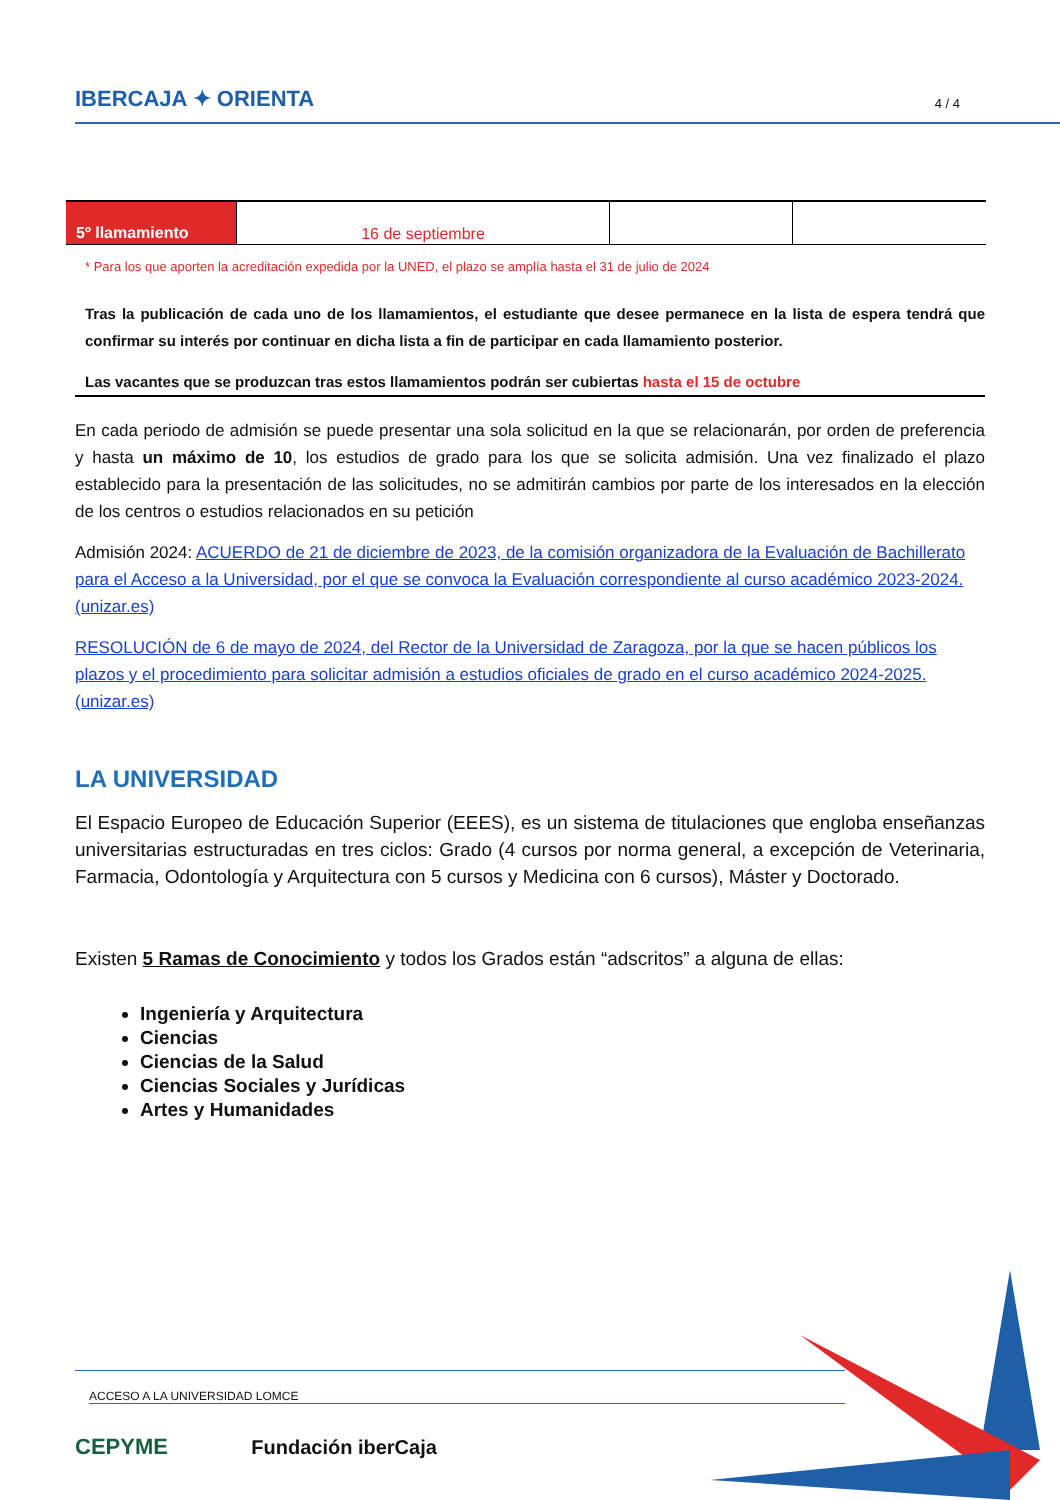IBERCAJA ✦ ORIENTA 4 / 4
| 5º llamamiento | 16 de septiembre | | |
* Para los que aporten la acreditación expedida por la UNED, el plazo se amplía hasta el 31 de julio de 2024
Tras la publicación de cada uno de los llamamientos, el estudiante que desee permanece en la lista de espera tendrá que confirmar su interés por continuar en dicha lista a fin de participar en cada llamamiento posterior.
Las vacantes que se produzcan tras estos llamamientos podrán ser cubiertas hasta el 15 de octubre
En cada periodo de admisión se puede presentar una sola solicitud en la que se relacionarán, por orden de preferencia y hasta un máximo de 10, los estudios de grado para los que se solicita admisión. Una vez finalizado el plazo establecido para la presentación de las solicitudes, no se admitirán cambios por parte de los interesados en la elección de los centros o estudios relacionados en su petición
Admisión 2024: ACUERDO de 21 de diciembre de 2023, de la comisión organizadora de la Evaluación de Bachillerato para el Acceso a la Universidad, por el que se convoca la Evaluación correspondiente al curso académico 2023-2024. (unizar.es)
RESOLUCIÓN de 6 de mayo de 2024, del Rector de la Universidad de Zaragoza, por la que se hacen públicos los plazos y el procedimiento para solicitar admisión a estudios oficiales de grado en el curso académico 2024-2025. (unizar.es)
LA UNIVERSIDAD
El Espacio Europeo de Educación Superior (EEES), es un sistema de titulaciones que engloba enseñanzas universitarias estructuradas en tres ciclos: Grado (4 cursos por norma general, a excepción de Veterinaria, Farmacia, Odontología y Arquitectura con 5 cursos y Medicina con 6 cursos), Máster y Doctorado.
Existen 5 Ramas de Conocimiento y todos los Grados están “adscritos” a alguna de ellas:
Ingeniería y Arquitectura
Ciencias
Ciencias de la Salud
Ciencias Sociales y Jurídicas
Artes y Humanidades
ACCESO A LA UNIVERSIDAD LOMCE
CEPYME Fundación iberCaja